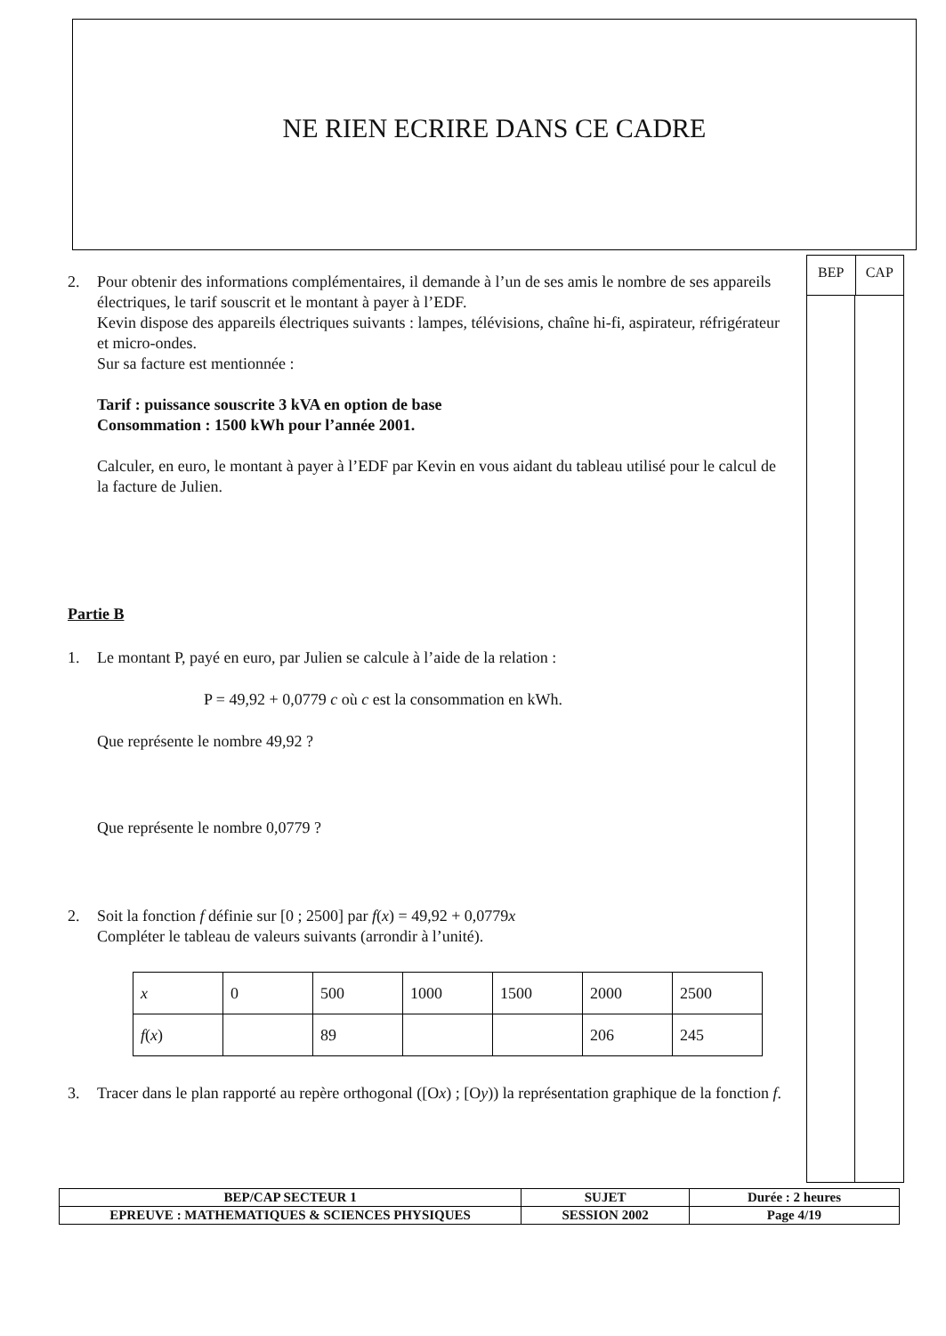NE RIEN ECRIRE DANS CE CADRE
BEP CAP
2. Pour obtenir des informations complémentaires, il demande à l’un de ses amis le nombre de ses appareils électriques, le tarif souscrit et le montant à payer à l’EDF.
Kevin dispose des appareils électriques suivants : lampes, télévisions, chaîne hi-fi, aspirateur, réfrigérateur et micro-ondes.
Sur sa facture est mentionnée :
Tarif : puissance souscrite 3 kVA en option de base
Consommation : 1500 kWh pour l’année 2001.
Calculer, en euro, le montant à payer à l’EDF par Kevin en vous aidant du tableau utilisé pour le calcul de la facture de Julien.
Partie B
1. Le montant P, payé en euro, par Julien se calcule à l’aide de la relation :
P = 49,92 + 0,0779 c où c est la consommation en kWh.
Que représente le nombre 49,92 ?
Que représente le nombre 0,0779 ?
2. Soit la fonction f définie sur [0 ; 2500] par f(x) = 49,92 + 0,0779x
Compléter le tableau de valeurs suivants (arrondir à l’unité).
| x | 0 | 500 | 1000 | 1500 | 2000 | 2500 |
| f ( x ) | | 89 | | | 206 | 245 |
3. Tracer dans le plan rapporté au repère orthogonal ([Ox) ; [Oy)) la représentation graphique de la fonction f.
| BEP/CAP SECTEUR 1 | SUJET | Durée : 2 heures |
| EPREUVE : MATHEMATIQUES & SCIENCES PHYSIQUES | SESSION 2002 | Page 4/19 |